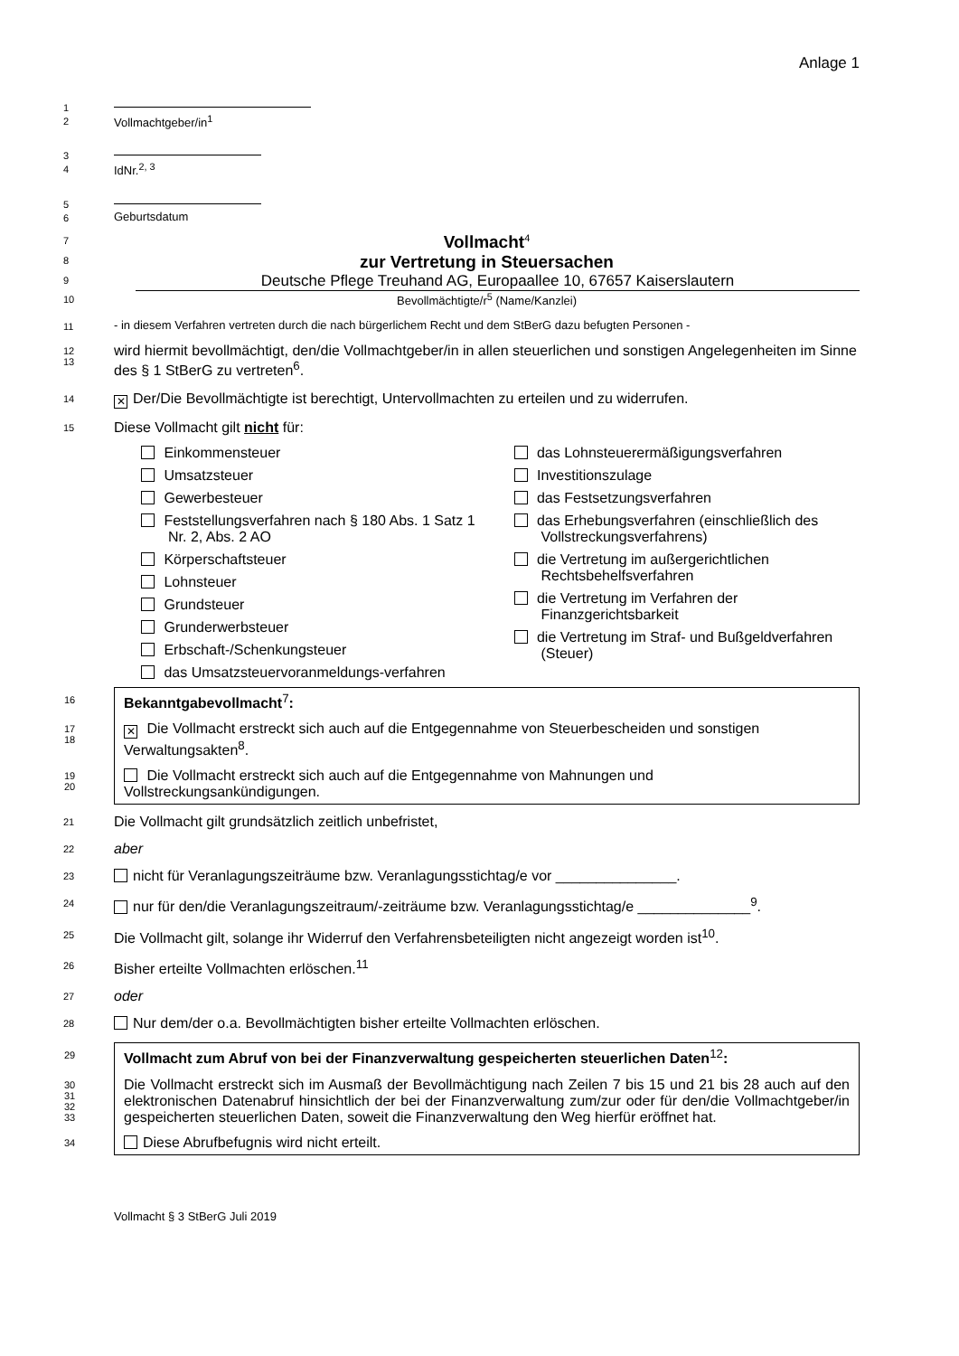Anlage 1
1
2
Vollmachtgeber/in<sup>1</sup>
3
4
IdNr.<sup>2, 3</sup>
5
6
Geburtsdatum
7
Vollmacht<sup>4</sup>
8
zur Vertretung in Steuersachen
9
Deutsche Pflege Treuhand AG, Europaallee 10, 67657 Kaiserslautern
10
Bevollmächtigte/r<sup>5</sup> (Name/Kanzlei)
11
- in diesem Verfahren vertreten durch die nach bürgerlichem Recht und dem StBerG dazu befugten Personen -
12
13
wird hiermit bevollmächtigt, den/die Vollmachtgeber/in in allen steuerlichen und sonstigen Angelegenheiten im Sinne des § 1 StBerG zu vertreten<sup>6</sup>.
14
✕ Der/Die Bevollmächtigte ist berechtigt, Untervollmachten zu erteilen und zu widerrufen.
15
Diese Vollmacht gilt nicht für:
Einkommensteuer
Umsatzsteuer
Gewerbesteuer
Feststellungsverfahren nach § 180 Abs. 1 Satz 1 Nr. 2, Abs. 2 AO
Körperschaftsteuer
Lohnsteuer
Grundsteuer
Grunderwerbsteuer
Erbschaft-/Schenkungsteuer
das Umsatzsteuervoranmeldungs-verfahren
das Lohnsteuerermäßigungsverfahren
Investitionszulage
das Festsetzungsverfahren
das Erhebungsverfahren (einschließlich des Vollstreckungsverfahrens)
die Vertretung im außergerichtlichen Rechtsbehelfsverfahren
die Vertretung im Verfahren der Finanzgerichtsbarkeit
die Vertretung im Straf- und Bußgeldverfahren (Steuer)
16
Bekanntgabevollmacht<sup>7</sup>:
17
18
✕ Die Vollmacht erstreckt sich auch auf die Entgegennahme von Steuerbescheiden und sonstigen Verwaltungsakten<sup>8</sup>.
19
20
Die Vollmacht erstreckt sich auch auf die Entgegennahme von Mahnungen und Vollstreckungsankündigungen.
21
Die Vollmacht gilt grundsätzlich zeitlich unbefristet,
22
aber
23
nicht für Veranlagungszeiträume bzw. Veranlagungsstichtag/e vor _______________.
24
nur für den/die Veranlagungszeitraum/-zeiträume bzw. Veranlagungsstichtag/e ______________<sup>9</sup>.
25
Die Vollmacht gilt, solange ihr Widerruf den Verfahrensbeteiligten nicht angezeigt worden ist<sup>10</sup>.
26
Bisher erteilte Vollmachten erlöschen.<sup>11</sup>
27
oder
28
Nur dem/der o.a. Bevollmächtigten bisher erteilte Vollmachten erlöschen.
29
Vollmacht zum Abruf von bei der Finanzverwaltung gespeicherten steuerlichen Daten<sup>12</sup>:
30
31
32
33
Die Vollmacht erstreckt sich im Ausmaß der Bevollmächtigung nach Zeilen 7 bis 15 und 21 bis 28 auch auf den elektronischen Datenabruf hinsichtlich der bei der Finanzverwaltung zum/zur oder für den/die Vollmachtgeber/in gespeicherten steuerlichen Daten, soweit die Finanzverwaltung den Weg hierfür eröffnet hat.
34
Diese Abrufbefugnis wird nicht erteilt.
Vollmacht § 3 StBerG Juli 2019